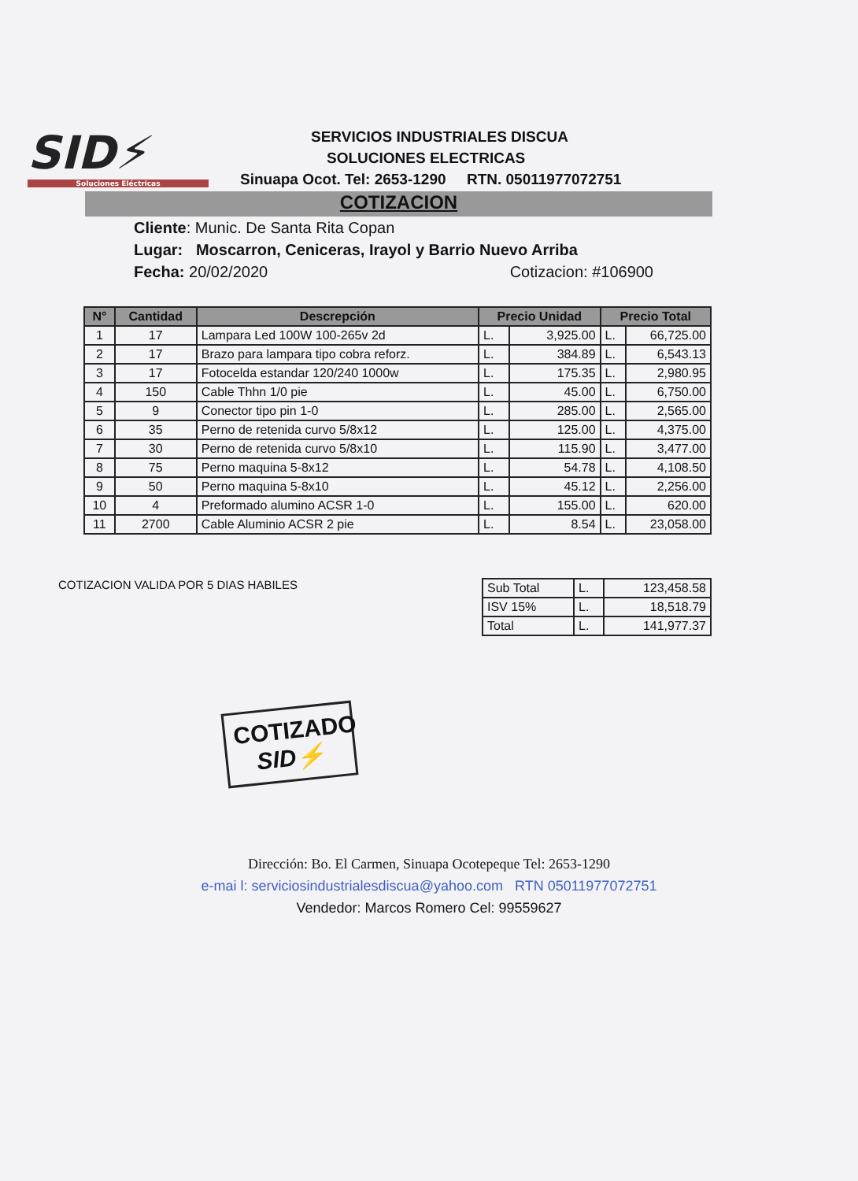SID⚡
Soluciones Eléctricas
SERVICIOS INDUSTRIALES DISCUA
SOLUCIONES ELECTRICAS
Sinuapa Ocot. Tel: 2653-1290 RTN. 05011977072751
COTIZACION
Cliente: Munic. De Santa Rita Copan
Lugar: Moscarron, Ceniceras, Irayol y Barrio Nuevo Arriba
Fecha: 20/02/2020 Cotizacion: #106900
| N° | Cantidad | Descrepción | Precio Unidad | | Precio Total | |
| --- | --- | --- | --- | --- | --- | --- |
| 1 | 17 | Lampara Led 100W 100-265v 2d | L. | 3,925.00 | L. | 66,725.00 |
| 2 | 17 | Brazo para lampara tipo cobra reforz. | L. | 384.89 | L. | 6,543.13 |
| 3 | 17 | Fotocelda estandar 120/240 1000w | L. | 175.35 | L. | 2,980.95 |
| 4 | 150 | Cable Thhn 1/0 pie | L. | 45.00 | L. | 6,750.00 |
| 5 | 9 | Conector tipo pin 1-0 | L. | 285.00 | L. | 2,565.00 |
| 6 | 35 | Perno de retenida curvo 5/8x12 | L. | 125.00 | L. | 4,375.00 |
| 7 | 30 | Perno de retenida curvo 5/8x10 | L. | 115.90 | L. | 3,477.00 |
| 8 | 75 | Perno maquina 5-8x12 | L. | 54.78 | L. | 4,108.50 |
| 9 | 50 | Perno maquina 5-8x10 | L. | 45.12 | L. | 2,256.00 |
| 10 | 4 | Preformado alumino ACSR 1-0 | L. | 155.00 | L. | 620.00 |
| 11 | 2700 | Cable Aluminio ACSR 2 pie | L. | 8.54 | L. | 23,058.00 |
COTIZACION VALIDA POR 5 DIAS HABILES
| Sub Total | L. | 123,458.58 |
| ISV 15% | L. | 18,518.79 |
| Total | L. | 141,977.37 |
COTIZADO
SID⚡
Dirección: Bo. El Carmen, Sinuapa Ocotepeque Tel: 2653-1290
e-mai l: serviciosindustrialesdiscua@yahoo.com RTN 05011977072751
Vendedor: Marcos Romero Cel: 99559627